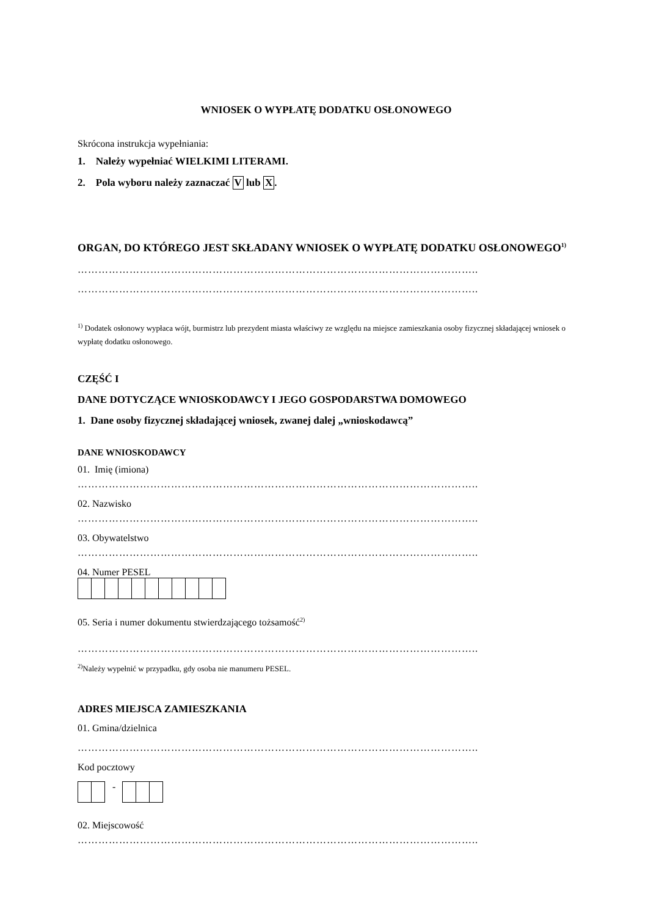WNIOSEK O WYPŁATĘ DODATKU OSŁONOWEGO
Skrócona instrukcja wypełniania:
1. Należy wypełniać WIELKIMI LITERAMI.
2. Pola wyboru należy zaznaczać V lub X.
ORGAN, DO KTÓREGO JEST SKŁADANY WNIOSEK O WYPŁATĘ DODATKU OSŁONOWEGO<sup>1)</sup>
……………………………………………………………………………………………………..
……………………………………………………………………………………………………..
<sup>1)</sup> Dodatek osłonowy wypłaca wójt, burmistrz lub prezydent miasta właściwy ze względu na miejsce zamieszkania osoby fizycznej składającej wniosek o wypłatę dodatku osłonowego.
CZĘŚĆ I
DANE DOTYCZĄCE WNIOSKODAWCY I JEGO GOSPODARSTWA DOMOWEGO
1. Dane osoby fizycznej składającej wniosek, zwanej dalej „wnioskodawcą”
DANE WNIOSKODAWCY
01. Imię (imiona)
……………………………………………………………………………………………………..
02. Nazwisko
……………………………………………………………………………………………………..
03. Obywatelstwo
……………………………………………………………………………………………………..
04. Numer PESEL
05. Seria i numer dokumentu stwierdzającego tożsamość<sup>2)</sup>
……………………………………………………………………………………………………..
<sup>2)</sup> Należy wypełnić w przypadku, gdy osoba nie manumeru PESEL.
ADRES MIEJSCA ZAMIESZKANIA
01. Gmina/dzielnica
……………………………………………………………………………………………………..
Kod pocztowy
-
02. Miejscowość
……………………………………………………………………………………………………..